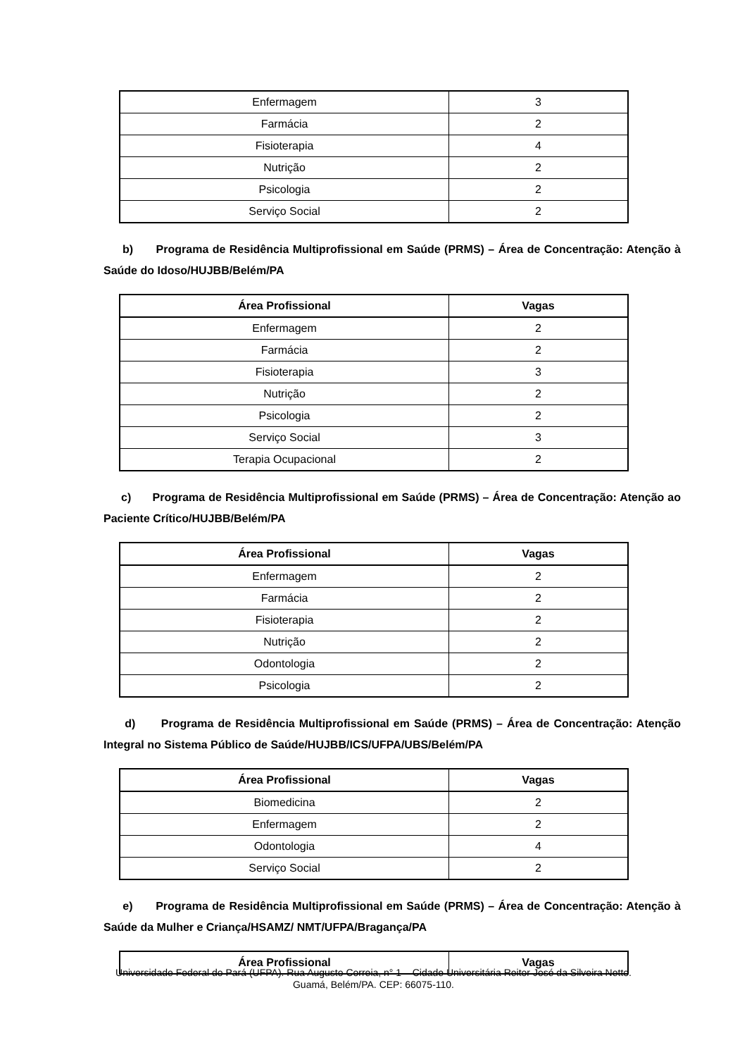| Enfermagem | 3 |
| Farmácia | 2 |
| Fisioterapia | 4 |
| Nutrição | 2 |
| Psicologia | 2 |
| Serviço Social | 2 |
b) Programa de Residência Multiprofissional em Saúde (PRMS) – Área de Concentração: Atenção à Saúde do Idoso/HUJBB/Belém/PA
| Área Profissional | Vagas |
| --- | --- |
| Enfermagem | 2 |
| Farmácia | 2 |
| Fisioterapia | 3 |
| Nutrição | 2 |
| Psicologia | 2 |
| Serviço Social | 3 |
| Terapia Ocupacional | 2 |
c) Programa de Residência Multiprofissional em Saúde (PRMS) – Área de Concentração: Atenção ao Paciente Crítico/HUJBB/Belém/PA
| Área Profissional | Vagas |
| --- | --- |
| Enfermagem | 2 |
| Farmácia | 2 |
| Fisioterapia | 2 |
| Nutrição | 2 |
| Odontologia | 2 |
| Psicologia | 2 |
d) Programa de Residência Multiprofissional em Saúde (PRMS) – Área de Concentração: Atenção Integral no Sistema Público de Saúde/HUJBB/ICS/UFPA/UBS/Belém/PA
| Área Profissional | Vagas |
| --- | --- |
| Biomedicina | 2 |
| Enfermagem | 2 |
| Odontologia | 4 |
| Serviço Social | 2 |
e) Programa de Residência Multiprofissional em Saúde (PRMS) – Área de Concentração: Atenção à Saúde da Mulher e Criança/HSAMZ/ NMT/UFPA/Bragança/PA
| Área Profissional | Vagas |
| --- | --- |
Universidade Federal do Pará (UFPA). Rua Augusto Correia, n° 1 – Cidade Universitária Reitor José da Silveira Netto.
Guamá, Belém/PA. CEP: 66075-110.